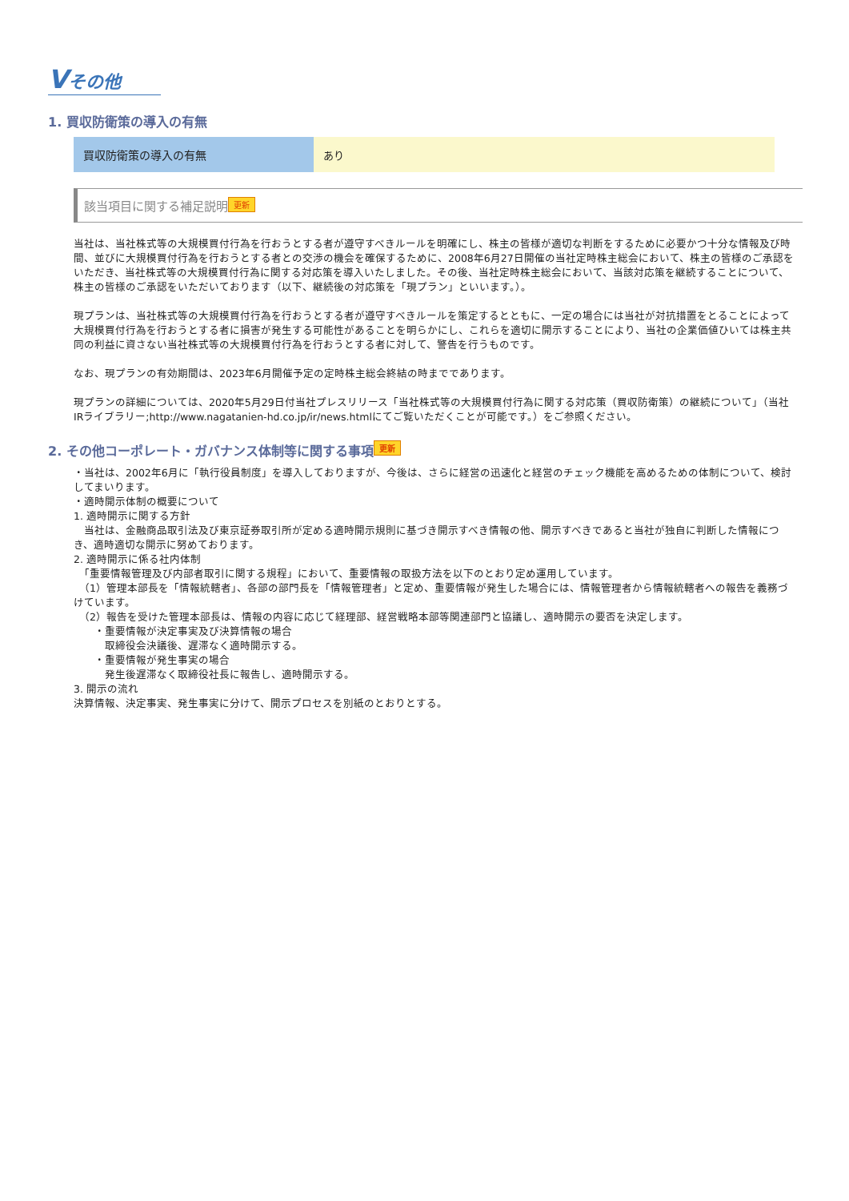Vその他
1. 買収防衛策の導入の有無
| 買収防衛策の導入の有無 | あり |
該当項目に関する補足説明 更新
当社は、当社株式等の大規模買付行為を行おうとする者が遵守すべきルールを明確にし、株主の皆様が適切な判断をするために必要かつ十分な情報及び時間、並びに大規模買付行為を行おうとする者との交渉の機会を確保するために、2008年6月27日開催の当社定時株主総会において、株主の皆様のご承認をいただき、当社株式等の大規模買付行為に関する対応策を導入いたしました。その後、当社定時株主総会において、当該対応策を継続することについて、株主の皆様のご承認をいただいております（以下、継続後の対応策を「現プラン」といいます。）。
現プランは、当社株式等の大規模買付行為を行おうとする者が遵守すべきルールを策定するとともに、一定の場合には当社が対抗措置をとることによって大規模買付行為を行おうとする者に損害が発生する可能性があることを明らかにし、これらを適切に開示することにより、当社の企業価値ひいては株主共同の利益に資さない当社株式等の大規模買付行為を行おうとする者に対して、警告を行うものです。
なお、現プランの有効期間は、2023年6月開催予定の定時株主総会終結の時までであります。
現プランの詳細については、2020年5月29日付当社プレスリリース「当社株式等の大規模買付行為に関する対応策（買収防衛策）の継続について」（当社IRライブラリー;http://www.nagatanien-hd.co.jp/ir/news.htmlにてご覧いただくことが可能です。）をご参照ください。
2. その他コーポレート・ガバナンス体制等に関する事項 更新
・当社は、2002年6月に「執行役員制度」を導入しておりますが、今後は、さらに経営の迅速化と経営のチェック機能を高めるための体制について、検討してまいります。
・適時開示体制の概要について
1. 適時開示に関する方針
　当社は、金融商品取引法及び東京証券取引所が定める適時開示規則に基づき開示すべき情報の他、開示すべきであると当社が独自に判断した情報につき、適時適切な開示に努めております。
2. 適時開示に係る社内体制
　「重要情報管理及び内部者取引に関する規程」において、重要情報の取扱方法を以下のとおり定め運用しています。
　（1）管理本部長を「情報統轄者」、各部の部門長を「情報管理者」と定め、重要情報が発生した場合には、情報管理者から情報統轄者への報告を義務づけています。
　（2）報告を受けた管理本部長は、情報の内容に応じて経理部、経営戦略本部等関連部門と協議し、適時開示の要否を決定します。
　　・重要情報が決定事実及び決算情報の場合
　　　取締役会決議後、遅滞なく適時開示する。
　　・重要情報が発生事実の場合
　　　発生後遅滞なく取締役社長に報告し、適時開示する。
3. 開示の流れ
決算情報、決定事実、発生事実に分けて、開示プロセスを別紙のとおりとする。